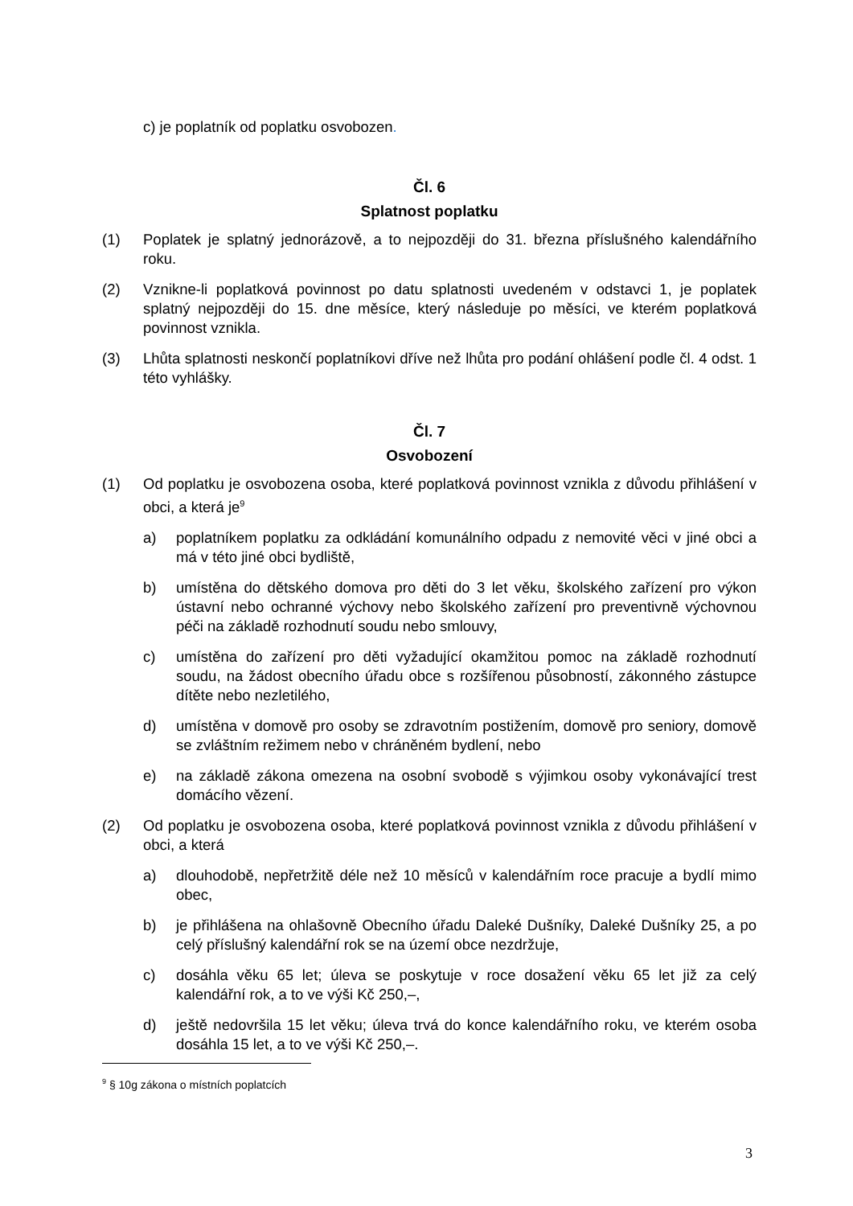c) je poplatník od poplatku osvobozen.
Čl. 6
Splatnost poplatku
(1) Poplatek je splatný jednorázově, a to nejpozději do 31. března příslušného kalendářního roku.
(2) Vznikne-li poplatková povinnost po datu splatnosti uvedeném v odstavci 1, je poplatek splatný nejpozději do 15. dne měsíce, který následuje po měsíci, ve kterém poplatková povinnost vznikla.
(3) Lhůta splatnosti neskončí poplatníkovi dříve než lhůta pro podání ohlášení podle čl. 4 odst. 1 této vyhlášky.
Čl. 7
Osvobození
(1) Od poplatku je osvobozena osoba, které poplatková povinnost vznikla z důvodu přihlášení v obci, a která je<sup>9</sup>
a) poplatníkem poplatku za odkládání komunálního odpadu z nemovité věci v jiné obci a má v této jiné obci bydliště,
b) umístěna do dětského domova pro děti do 3 let věku, školského zařízení pro výkon ústavní nebo ochranné výchovy nebo školského zařízení pro preventivně výchovnou péči na základě rozhodnutí soudu nebo smlouvy,
c) umístěna do zařízení pro děti vyžadující okamžitou pomoc na základě rozhodnutí soudu, na žádost obecního úřadu obce s rozšířenou působností, zákonného zástupce dítěte nebo nezletilého,
d) umístěna v domově pro osoby se zdravotním postižením, domově pro seniory, domově se zvláštním režimem nebo v chráněném bydlení, nebo
e) na základě zákona omezena na osobní svobodě s výjimkou osoby vykonávající trest domácího vězení.
(2) Od poplatku je osvobozena osoba, které poplatková povinnost vznikla z důvodu přihlášení v obci, a která
a) dlouhodobě, nepřetržitě déle než 10 měsíců v kalendářním roce pracuje a bydlí mimo obec,
b) je přihlášena na ohlašovně Obecního úřadu Daleké Dušníky, Daleké Dušníky 25, a po celý příslušný kalendářní rok se na území obce nezdržuje,
c) dosáhla věku 65 let; úleva se poskytuje v roce dosažení věku 65 let již za celý kalendářní rok, a to ve výši Kč 250,–,
d) ještě nedovršila 15 let věku; úleva trvá do konce kalendářního roku, ve kterém osoba dosáhla 15 let, a to ve výši Kč 250,–.
<sup>9</sup> § 10g zákona o místních poplatcích
3